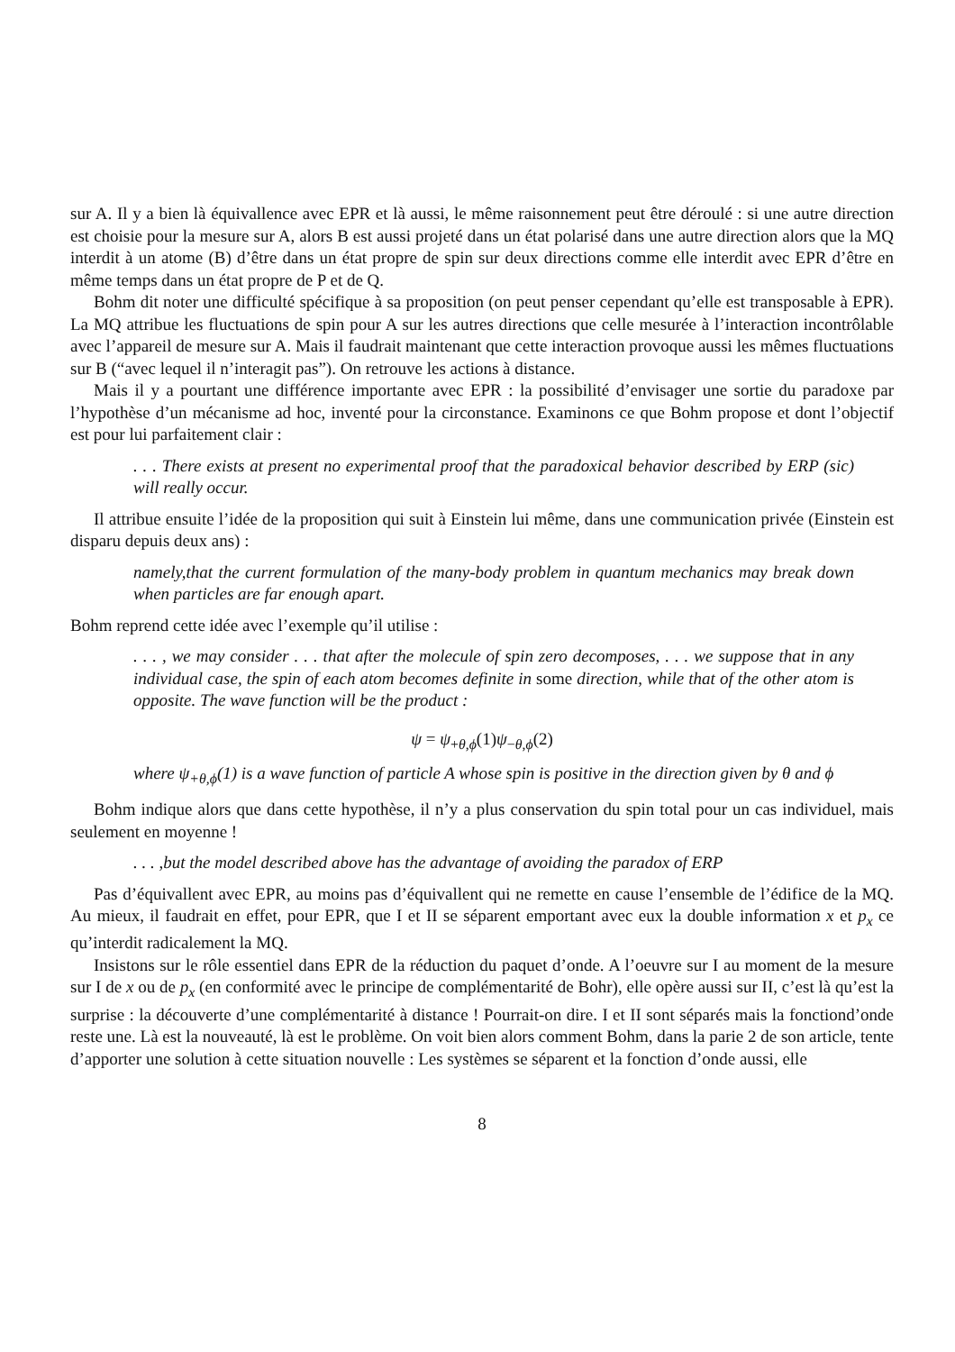sur A. Il y a bien là équivallence avec EPR et là aussi, le même raisonnement peut être déroulé : si une autre direction est choisie pour la mesure sur A, alors B est aussi projeté dans un état polarisé dans une autre direction alors que la MQ interdit à un atome (B) d’être dans un état propre de spin sur deux directions comme elle interdit avec EPR d’être en même temps dans un état propre de P et de Q.
Bohm dit noter une difficulté spécifique à sa proposition (on peut penser cependant qu’elle est transposable à EPR). La MQ attribue les fluctuations de spin pour A sur les autres directions que celle mesurée à l’interaction incontrôlable avec l’appareil de mesure sur A. Mais il faudrait maintenant que cette interaction provoque aussi les mêmes fluctuations sur B (“avec lequel il n’interagit pas”). On retrouve les actions à distance.
Mais il y a pourtant une différence importante avec EPR : la possibilité d’envisager une sortie du paradoxe par l’hypothèse d’un mécanisme ad hoc, inventé pour la circonstance. Examinons ce que Bohm propose et dont l’objectif est pour lui parfaitement clair :
. . . There exists at present no experimental proof that the paradoxical behavior described by ERP (sic) will really occur.
Il attribue ensuite l’idée de la proposition qui suit à Einstein lui même, dans une communication privée (Einstein est disparu depuis deux ans) :
namely,that the current formulation of the many-body problem in quantum mechanics may break down when particles are far enough apart.
Bohm reprend cette idée avec l’exemple qu’il utilise :
. . . , we may consider . . . that after the molecule of spin zero decomposes, . . . we suppose that in any individual case, the spin of each atom becomes definite in some direction, while that of the other atom is opposite. The wave function will be the product :
ψ = ψ<sub>+θ,ϕ</sub>(1)ψ<sub>−θ,ϕ</sub>(2)
where ψ<sub>+θ,ϕ</sub>(1) is a wave function of particle A whose spin is positive in the direction given by θ and ϕ
Bohm indique alors que dans cette hypothèse, il n’y a plus conservation du spin total pour un cas individuel, mais seulement en moyenne !
. . . ,but the model described above has the advantage of avoiding the paradox of ERP
Pas d’équivallent avec EPR, au moins pas d’équivallent qui ne remette en cause l’ensemble de l’édifice de la MQ. Au mieux, il faudrait en effet, pour EPR, que I et II se séparent emportant avec eux la double information x et p<sub>x</sub> ce qu’interdit radicalement la MQ.
Insistons sur le rôle essentiel dans EPR de la réduction du paquet d’onde. A l’oeuvre sur I au moment de la mesure sur I de x ou de p<sub>x</sub> (en conformité avec le principe de complémentarité de Bohr), elle opère aussi sur II, c’est là qu’est la surprise : la découverte d’une complémentarité à distance ! Pourrait-on dire. I et II sont séparés mais la fonctiond’onde reste une. Là est la nouveauté, là est le problème. On voit bien alors comment Bohm, dans la parie 2 de son article, tente d’apporter une solution à cette situation nouvelle : Les systèmes se séparent et la fonction d’onde aussi, elle
8